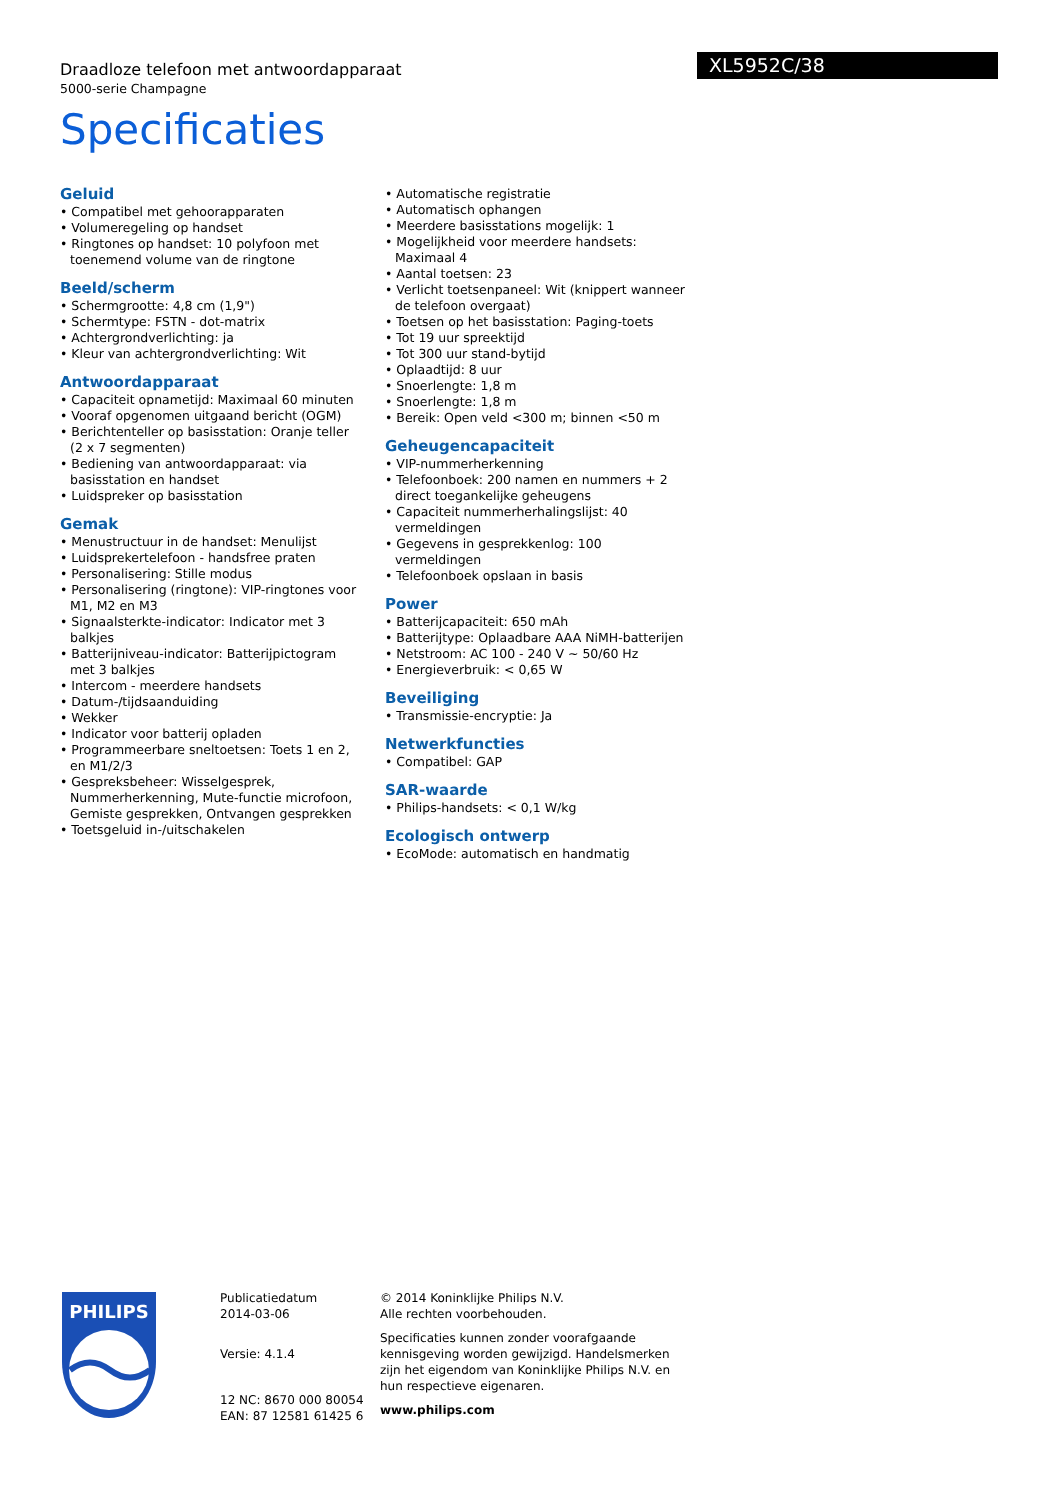Draadloze telefoon met antwoordapparaat
5000-serie Champagne
XL5952C/38
Specificaties
Geluid
• Compatibel met gehoorapparaten
• Volumeregeling op handset
• Ringtones op handset: 10 polyfoon met toenemend volume van de ringtone
Beeld/scherm
• Schermgrootte: 4,8 cm (1,9")
• Schermtype: FSTN - dot-matrix
• Achtergrondverlichting: ja
• Kleur van achtergrondverlichting: Wit
Antwoordapparaat
• Capaciteit opnametijd: Maximaal 60 minuten
• Vooraf opgenomen uitgaand bericht (OGM)
• Berichtenteller op basisstation: Oranje teller (2 x 7 segmenten)
• Bediening van antwoordapparaat: via basisstation en handset
• Luidspreker op basisstation
Gemak
• Menustructuur in de handset: Menulijst
• Luidsprekertelefoon - handsfree praten
• Personalisering: Stille modus
• Personalisering (ringtone): VIP-ringtones voor M1, M2 en M3
• Signaalsterkte-indicator: Indicator met 3 balkjes
• Batterijniveau-indicator: Batterijpictogram met 3 balkjes
• Intercom - meerdere handsets
• Datum-/tijdsaanduiding
• Wekker
• Indicator voor batterij opladen
• Programmeerbare sneltoetsen: Toets 1 en 2, en M1/2/3
• Gespreksbeheer: Wisselgesprek, Nummerherkenning, Mute-functie microfoon, Gemiste gesprekken, Ontvangen gesprekken
• Toetsgeluid in-/uitschakelen
• Automatische registratie
• Automatisch ophangen
• Meerdere basisstations mogelijk: 1
• Mogelijkheid voor meerdere handsets: Maximaal 4
• Aantal toetsen: 23
• Verlicht toetsenpaneel: Wit (knippert wanneer de telefoon overgaat)
• Toetsen op het basisstation: Paging-toets
• Tot 19 uur spreektijd
• Tot 300 uur stand-bytijd
• Oplaadtijd: 8 uur
• Snoerlengte: 1,8 m
• Snoerlengte: 1,8 m
• Bereik: Open veld <300 m; binnen <50 m
Geheugencapaciteit
• VIP-nummerherkenning
• Telefoonboek: 200 namen en nummers + 2 direct toegankelijke geheugens
• Capaciteit nummerherhalingslijst: 40 vermeldingen
• Gegevens in gesprekkenlog: 100 vermeldingen
• Telefoonboek opslaan in basis
Power
• Batterijcapaciteit: 650 mAh
• Batterijtype: Oplaadbare AAA NiMH-batterijen
• Netstroom: AC 100 - 240 V ~ 50/60 Hz
• Energieverbruik: < 0,65 W
Beveiliging
• Transmissie-encryptie: Ja
Netwerkfuncties
• Compatibel: GAP
SAR-waarde
• Philips-handsets: < 0,1 W/kg
Ecologisch ontwerp
• EcoMode: automatisch en handmatig
PHILIPS
Publicatiedatum
2014-03-06
Versie: 4.1.4
12 NC: 8670 000 80054
EAN: 87 12581 61425 6
© 2014 Koninklijke Philips N.V.
Alle rechten voorbehouden.
Specificaties kunnen zonder voorafgaande kennisgeving worden gewijzigd. Handelsmerken zijn het eigendom van Koninklijke Philips N.V. en hun respectieve eigenaren.
www.philips.com